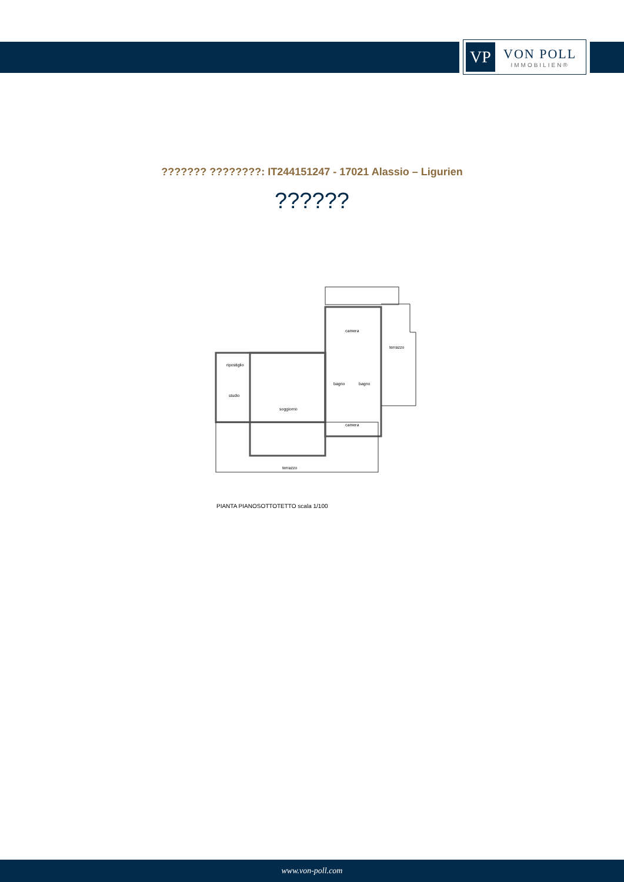VP
VON POLL
IMMOBILIEN®
??????? ????????: IT244151247 - 17021 Alassio – Ligurien
??????
camera
terrazzo
ripostiglio
studio
soggiorno
bagno
bagno
camera
terrazzo
PIANTA PIANOSOTTOTETTO scala 1/100
www.von-poll.com